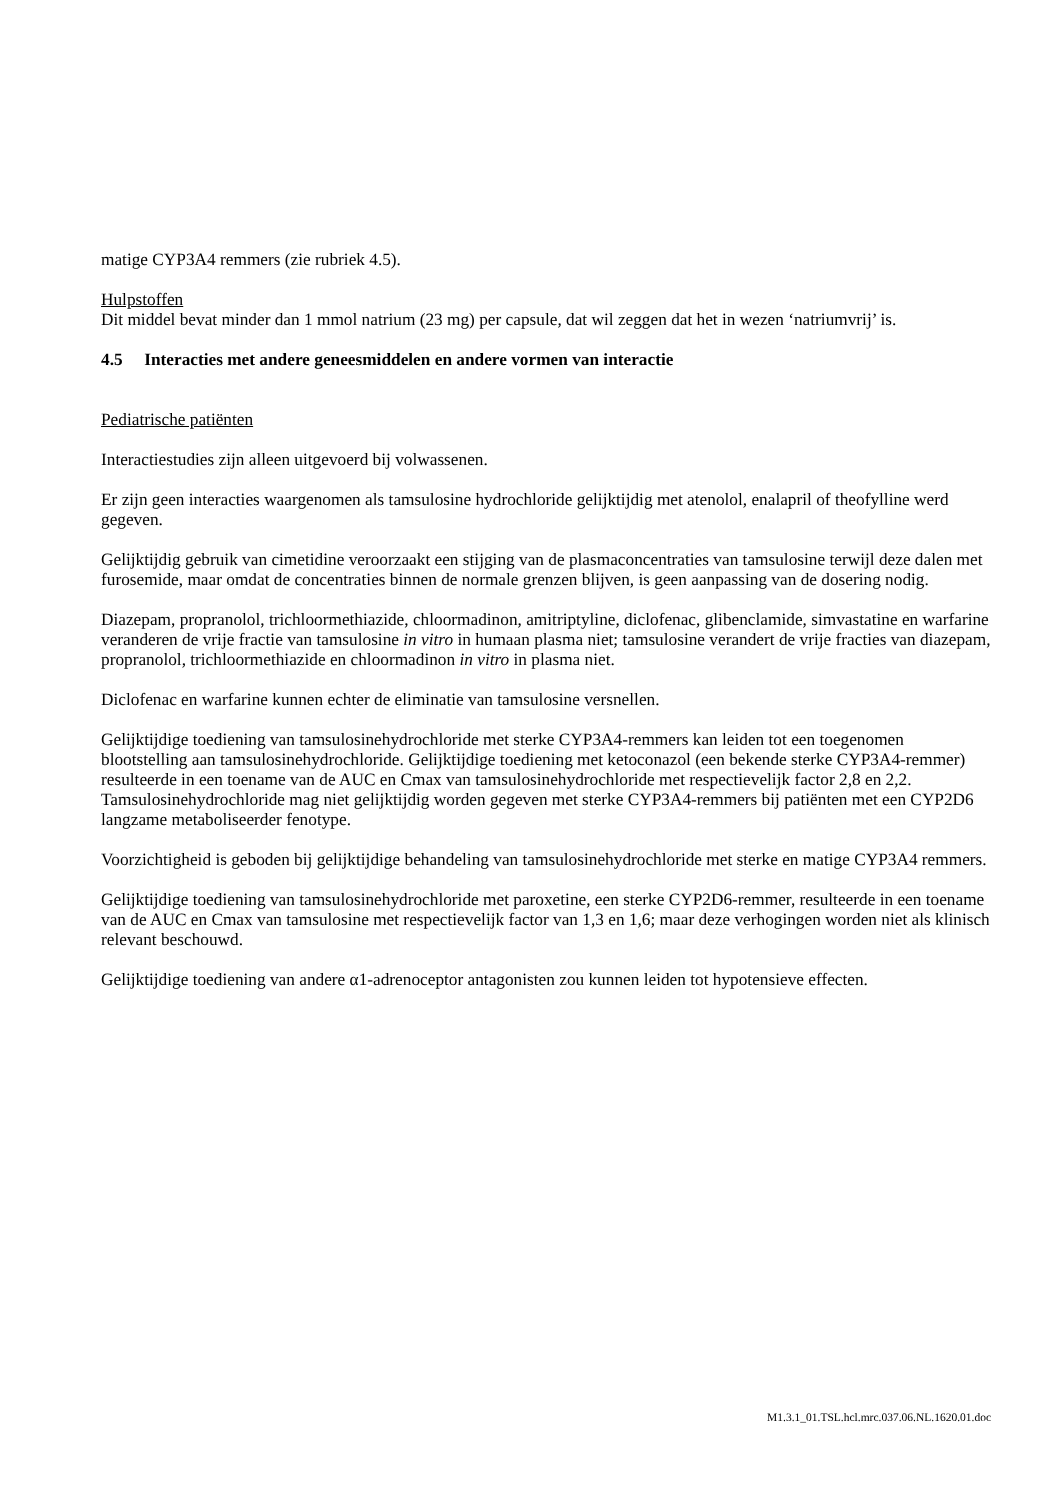matige CYP3A4 remmers (zie rubriek 4.5).
Hulpstoffen
Dit middel bevat minder dan 1 mmol natrium (23 mg) per capsule, dat wil zeggen dat het in wezen ‘natriumvrij’ is.
4.5 Interacties met andere geneesmiddelen en andere vormen van interactie
Pediatrische patiënten
Interactiestudies zijn alleen uitgevoerd bij volwassenen.
Er zijn geen interacties waargenomen als tamsulosine hydrochloride gelijktijdig met atenolol, enalapril of theofylline werd gegeven.
Gelijktijdig gebruik van cimetidine veroorzaakt een stijging van de plasmaconcentraties van tamsulosine terwijl deze dalen met furosemide, maar omdat de concentraties binnen de normale grenzen blijven, is geen aanpassing van de dosering nodig.
Diazepam, propranolol, trichloormethiazide, chloormadinon, amitriptyline, diclofenac, glibenclamide, simvastatine en warfarine veranderen de vrije fractie van tamsulosine in vitro in humaan plasma niet; tamsulosine verandert de vrije fracties van diazepam, propranolol, trichloormethiazide en chloormadinon in vitro in plasma niet.
Diclofenac en warfarine kunnen echter de eliminatie van tamsulosine versnellen.
Gelijktijdige toediening van tamsulosinehydrochloride met sterke CYP3A4-remmers kan leiden tot een toegenomen blootstelling aan tamsulosinehydrochloride. Gelijktijdige toediening met ketoconazol (een bekende sterke CYP3A4-remmer) resulteerde in een toename van de AUC en Cmax van tamsulosinehydrochloride met respectievelijk factor 2,8 en 2,2. Tamsulosinehydrochloride mag niet gelijktijdig worden gegeven met sterke CYP3A4-remmers bij patiënten met een CYP2D6 langzame metaboliseerder fenotype.
Voorzichtigheid is geboden bij gelijktijdige behandeling van tamsulosinehydrochloride met sterke en matige CYP3A4 remmers.
Gelijktijdige toediening van tamsulosinehydrochloride met paroxetine, een sterke CYP2D6-remmer, resulteerde in een toename van de AUC en Cmax van tamsulosine met respectievelijk factor van 1,3 en 1,6; maar deze verhogingen worden niet als klinisch relevant beschouwd.
Gelijktijdige toediening van andere α1-adrenoceptor antagonisten zou kunnen leiden tot hypotensieve effecten.
M1.3.1_01.TSL.hcl.mrc.037.06.NL.1620.01.doc